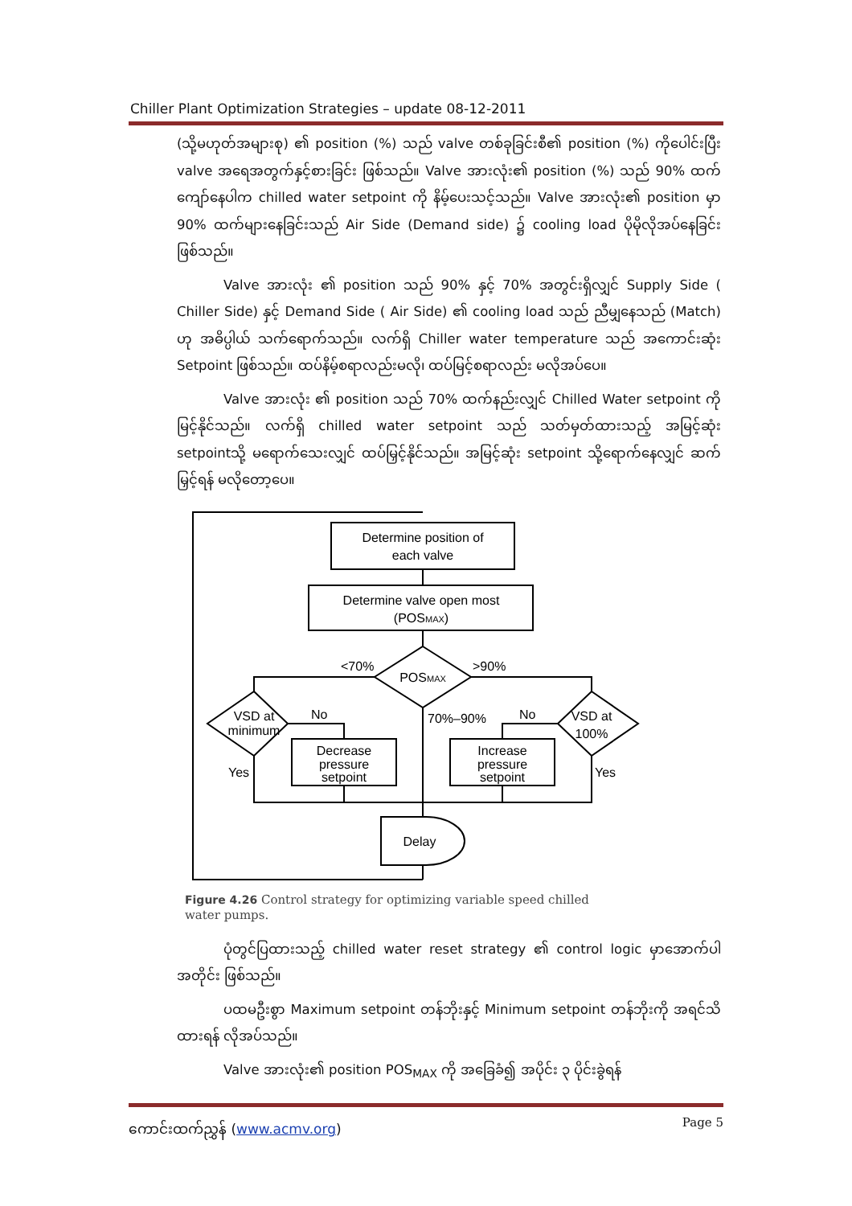Chiller Plant Optimization Strategies – update 08-12-2011
(သို့မဟုတ်အများစု) ၏ position (%) သည် valve တစ်ခုခြင်းစီ၏ position (%) ကိုပေါင်းပြီး valve အရေအတွက်နှင့်စားခြင်း ဖြစ်သည်။ Valve အားလုံး၏ position (%) သည် 90% ထက်ကျော်နေပါက chilled water setpoint ကို နိမ့်ပေးသင့်သည်။ Valve အားလုံး၏ position မှာ 90% ထက်များနေခြင်းသည် Air Side (Demand side) ၌ cooling load ပိုမိုလိုအပ်နေခြင်း ဖြစ်သည်။
Valve အားလုံး ၏ position သည် 90% နှင့် 70% အတွင်းရှိလျှင် Supply Side ( Chiller Side) နှင့် Demand Side ( Air Side) ၏ cooling load သည် ညီမျှနေသည် (Match) ဟု အဓိပ္ပါယ် သက်ရောက်သည်။ လက်ရှိ Chiller water temperature သည် အကောင်းဆုံး Setpoint ဖြစ်သည်။ ထပ်နိမ့်စရာလည်းမလို၊ ထပ်မြင့်စရာလည်း မလိုအပ်ပေ။
Valve အားလုံး ၏ position သည် 70% ထက်နည်းလျှင် Chilled Water setpoint ကိုမြင့်နိုင်သည်။ လက်ရှိ chilled water setpoint သည် သတ်မှတ်ထားသည့် အမြင့်ဆုံး setpointသို့ မရောက်သေးလျှင် ထပ်မြှင့်နိုင်သည်။ အမြင့်ဆုံး setpoint သို့ရောက်နေလျှင် ဆက်မြှင့်ရန် မလိုတော့ပေ။
Determine position of
each valve
Determine valve open most
(POSMAX)
POSMAX
<70%
>90%
VSD at
minimum
No
Yes
Decrease
pressure
setpoint
70%–90%
No
VSD at
100%
Yes
Increase
pressure
setpoint
Delay
Figure 4.26 Control strategy for optimizing variable speed chilled
water pumps.
ပုံတွင်ပြထားသည့် chilled water reset strategy ၏ control logic မှာအောက်ပါအတိုင်း ဖြစ်သည်။
ပထမဦးစွာ Maximum setpoint တန်ဘိုးနှင့် Minimum setpoint တန်ဘိုးကို အရင်သိထားရန် လိုအပ်သည်။
Valve အားလုံး၏ position POS<sub>MAX</sub> ကို အခြေခံ၍ အပိုင်း ၃ ပိုင်းခွဲရန်
ကောင်းထက်ညွှန် (www.acmv.org) Page 5